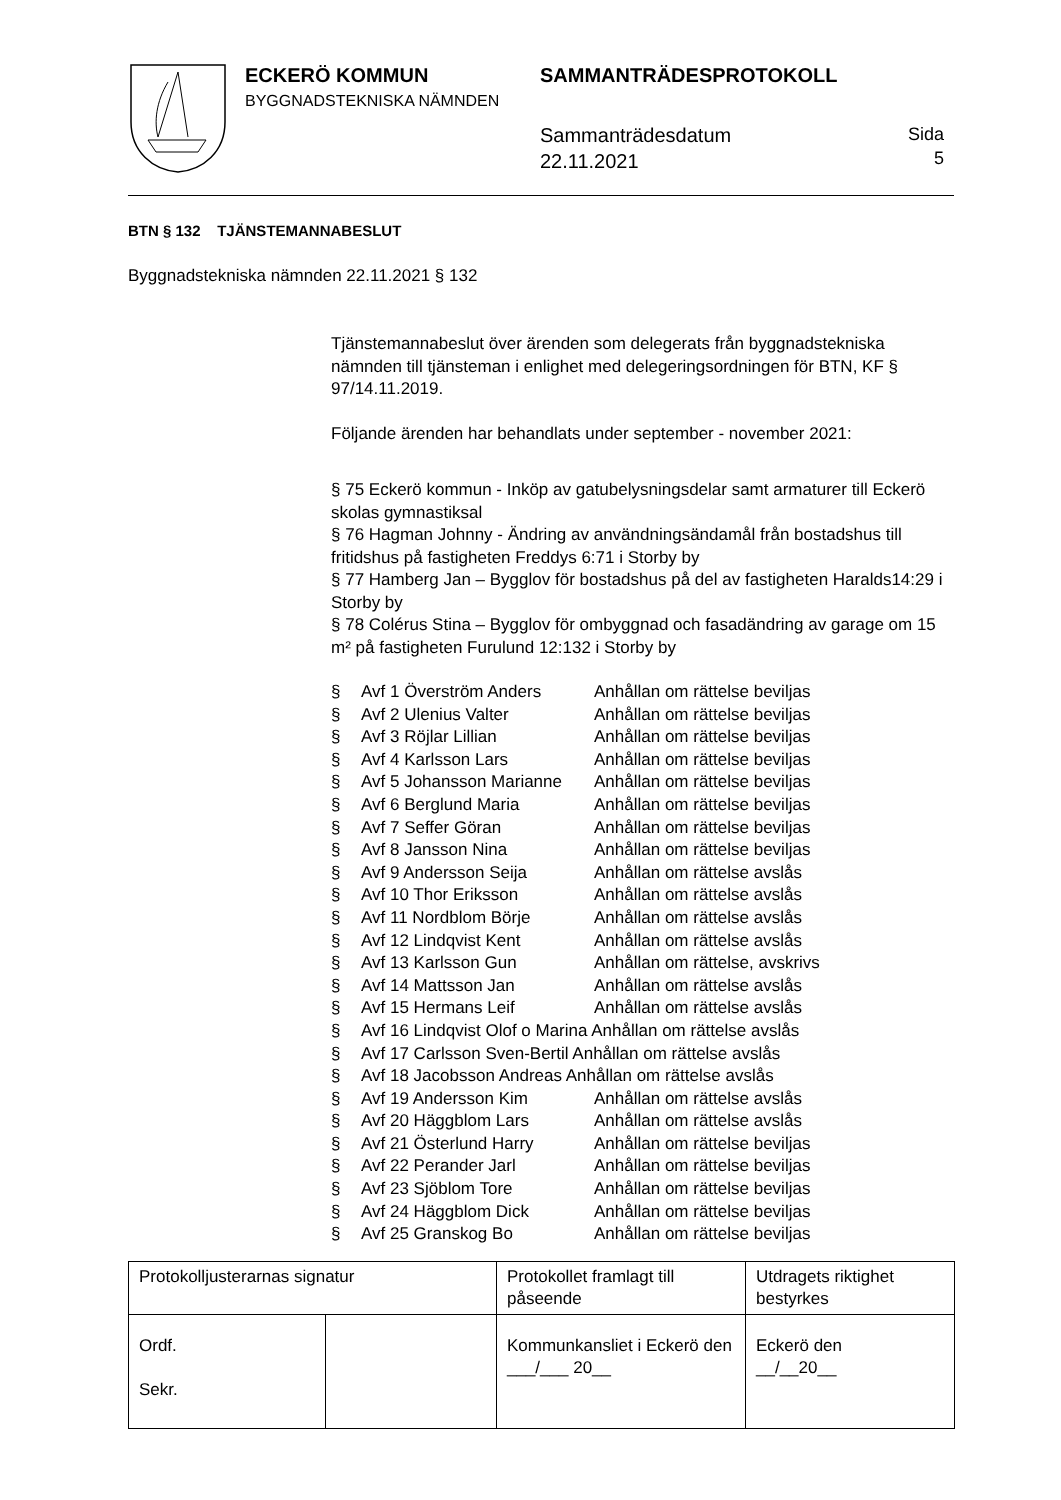ECKERÖ KOMMUN
BYGGNADSTEKNISKA NÄMNDEN
SAMMANTRÄDESPROTOKOLL
Sammanträdesdatum
22.11.2021
Sida
5
BTN § 132 TJÄNSTEMANNABESLUT
Byggnadstekniska nämnden 22.11.2021 § 132
Tjänstemannabeslut över ärenden som delegerats från byggnadstekniska nämnden till tjänsteman i enlighet med delegeringsordningen för BTN, KF § 97/14.11.2019.
Följande ärenden har behandlats under september - november 2021:
§ 75 Eckerö kommun - Inköp av gatubelysningsdelar samt armaturer till Eckerö skolas gymnastiksal
§ 76 Hagman Johnny - Ändring av användningsändamål från bostadshus till fritidshus på fastigheten Freddys 6:71 i Storby by
§ 77 Hamberg Jan – Bygglov för bostadshus på del av fastigheten Haralds14:29 i Storby by
§ 78 Colérus Stina – Bygglov för ombyggnad och fasadändring av garage om 15 m² på fastigheten Furulund 12:132 i Storby by
| § | Avf 1 Överström Anders | Anhållan om rättelse beviljas |
| § | Avf 2 Ulenius Valter | Anhållan om rättelse beviljas |
| § | Avf 3 Röjlar Lillian | Anhållan om rättelse beviljas |
| § | Avf 4 Karlsson Lars | Anhållan om rättelse beviljas |
| § | Avf 5 Johansson Marianne | Anhållan om rättelse beviljas |
| § | Avf 6 Berglund Maria | Anhållan om rättelse beviljas |
| § | Avf 7 Seffer Göran | Anhållan om rättelse beviljas |
| § | Avf 8 Jansson Nina | Anhållan om rättelse beviljas |
| § | Avf 9 Andersson Seija | Anhållan om rättelse avslås |
| § | Avf 10 Thor Eriksson | Anhållan om rättelse avslås |
| § | Avf 11 Nordblom Börje | Anhållan om rättelse avslås |
| § | Avf 12 Lindqvist Kent | Anhållan om rättelse avslås |
| § | Avf 13 Karlsson Gun | Anhållan om rättelse, avskrivs |
| § | Avf 14 Mattsson Jan | Anhållan om rättelse avslås |
| § | Avf 15 Hermans Leif | Anhållan om rättelse avslås |
| § | Avf 16 Lindqvist Olof o Marina Anhållan om rättelse avslås | |
| § | Avf 17 Carlsson Sven-Bertil Anhållan om rättelse avslås | |
| § | Avf 18 Jacobsson Andreas Anhållan om rättelse avslås | |
| § | Avf 19 Andersson Kim | Anhållan om rättelse avslås |
| § | Avf 20 Häggblom Lars | Anhållan om rättelse avslås |
| § | Avf 21 Österlund Harry | Anhållan om rättelse beviljas |
| § | Avf 22 Perander Jarl | Anhållan om rättelse beviljas |
| § | Avf 23 Sjöblom Tore | Anhållan om rättelse beviljas |
| § | Avf 24 Häggblom Dick | Anhållan om rättelse beviljas |
| § | Avf 25 Granskog Bo | Anhållan om rättelse beviljas |
| Protokolljusterarnas signatur | | Protokollet framlagt till påseende | Utdragets riktighet bestyrkes |
| Ordf. Sekr. | | Kommunkansliet i Eckerö den ___/___ 20__ | Eckerö den __/__20__ |